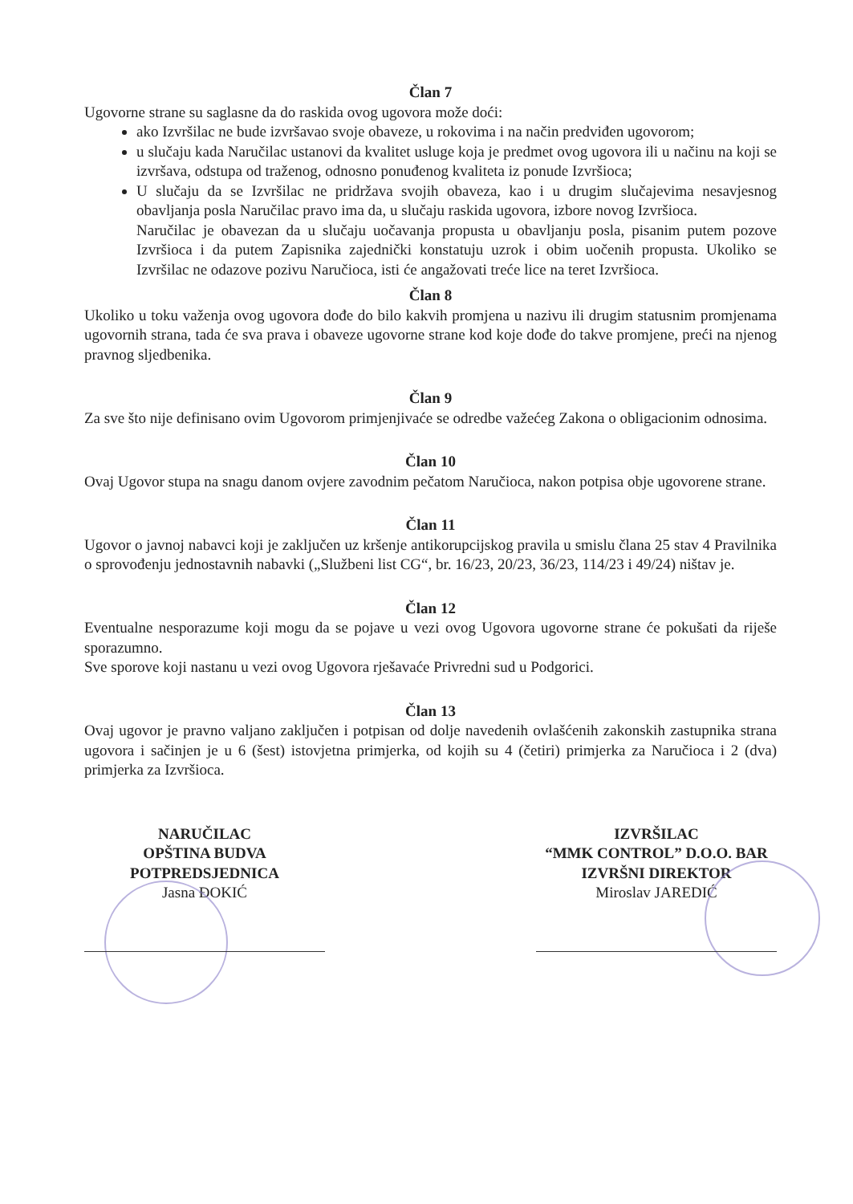Član 7
Ugovorne strane su saglasne da do raskida ovog ugovora može doći:
ako Izvršilac ne bude izvršavao svoje obaveze, u rokovima i na način predviđen ugovorom;
u slučaju kada Naručilac ustanovi da kvalitet usluge koja je predmet ovog ugovora ili u načinu na koji se izvršava, odstupa od traženog, odnosno ponuđenog kvaliteta iz ponude Izvršioca;
U slučaju da se Izvršilac ne pridržava svojih obaveza, kao i u drugim slučajevima nesavjesnog obavljanja posla Naručilac pravo ima da, u slučaju raskida ugovora, izbore novog Izvršioca.
Naručilac je obavezan da u slučaju uočavanja propusta u obavljanju posla, pisanim putem pozove Izvršioca i da putem Zapisnika zajednički konstatuju uzrok i obim uočenih propusta. Ukoliko se Izvršilac ne odazove pozivu Naručioca, isti će angažovati treće lice na teret Izvršioca.
Član 8
Ukoliko u toku važenja ovog ugovora dođe do bilo kakvih promjena u nazivu ili drugim statusnim promjenama ugovornih strana, tada će sva prava i obaveze ugovorne strane kod koje dođe do takve promjene, preći na njenog pravnog sljedbenika.
Član 9
Za sve što nije definisano ovim Ugovorom primjenjivaće se odredbe važećeg Zakona o obligacionim odnosima.
Član 10
Ovaj Ugovor stupa na snagu danom ovjere zavodnim pečatom Naručioca, nakon potpisa obje ugovorene strane.
Član 11
Ugovor o javnoj nabavci koji je zaključen uz kršenje antikorupcijskog pravila u smislu člana 25 stav 4 Pravilnika o sprovođenju jednostavnih nabavki („Službeni list CG“, br. 16/23, 20/23, 36/23, 114/23 i 49/24) ništav je.
Član 12
Eventualne nesporazume koji mogu da se pojave u vezi ovog Ugovora ugovorne strane će pokušati da riješe sporazumno.
Sve sporove koji nastanu u vezi ovog Ugovora rješavaće Privredni sud u Podgorici.
Član 13
Ovaj ugovor je pravno valjano zaključen i potpisan od dolje navedenih ovlašćenih zakonskih zastupnika strana ugovora i sačinjen je u 6 (šest) istovjetna primjerka, od kojih su 4 (četiri) primjerka za Naručioca i 2 (dva) primjerka za Izvršioca.
NARUČILAC
OPŠTINA BUDVA
POTPREDSJEDNICA
Jasna ĐOKIĆ
IZVRŠILAC
“MMK CONTROL” D.O.O. BAR
IZVRŠNI DIREKTOR
Miroslav JAREDIĆ